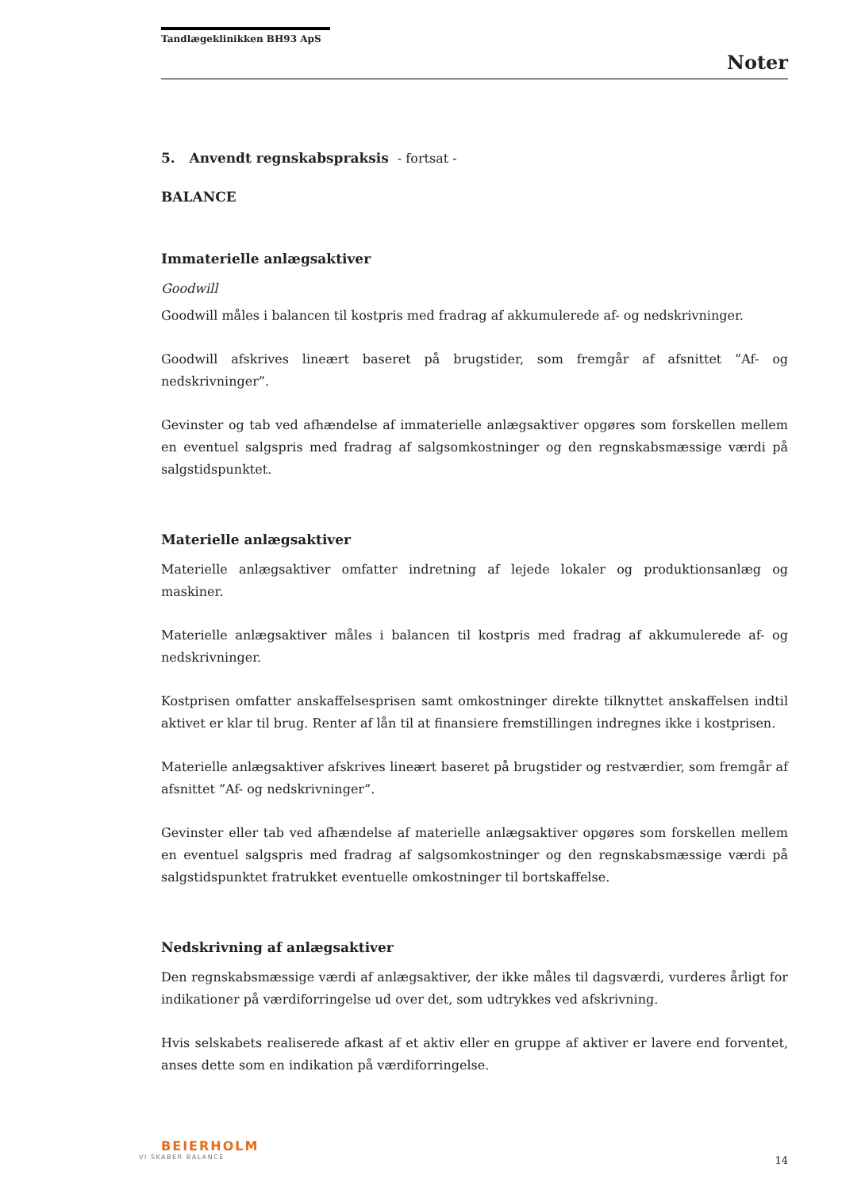Tandlægeklinikken BH93 ApS
Noter
5. Anvendt regnskabspraksis - fortsat -
BALANCE
Immaterielle anlægsaktiver
Goodwill
Goodwill måles i balancen til kostpris med fradrag af akkumulerede af- og nedskrivninger.
Goodwill afskrives lineært baseret på brugstider, som fremgår af afsnittet ”Af- og nedskrivninger”.
Gevinster og tab ved afhændelse af immaterielle anlægsaktiver opgøres som forskellen mellem en eventuel salgspris med fradrag af salgsomkostninger og den regnskabsmæssige værdi på salgstidspunktet.
Materielle anlægsaktiver
Materielle anlægsaktiver omfatter indretning af lejede lokaler og produktionsanlæg og maskiner.
Materielle anlægsaktiver måles i balancen til kostpris med fradrag af akkumulerede af- og nedskrivninger.
Kostprisen omfatter anskaffelsesprisen samt omkostninger direkte tilknyttet anskaffelsen indtil aktivet er klar til brug. Renter af lån til at finansiere fremstillingen indregnes ikke i kostprisen.
Materielle anlægsaktiver afskrives lineært baseret på brugstider og restværdier, som fremgår af afsnittet ”Af- og nedskrivninger”.
Gevinster eller tab ved afhændelse af materielle anlægsaktiver opgøres som forskellen mellem en eventuel salgspris med fradrag af salgsomkostninger og den regnskabsmæssige værdi på salgstidspunktet fratrukket eventuelle omkostninger til bortskaffelse.
Nedskrivning af anlægsaktiver
Den regnskabsmæssige værdi af anlægsaktiver, der ikke måles til dagsværdi, vurderes årligt for indikationer på værdiforringelse ud over det, som udtrykkes ved afskrivning.
Hvis selskabets realiserede afkast af et aktiv eller en gruppe af aktiver er lavere end forventet, anses dette som en indikation på værdiforringelse.
BEIERHOLM
VI SKABER BALANCE
14